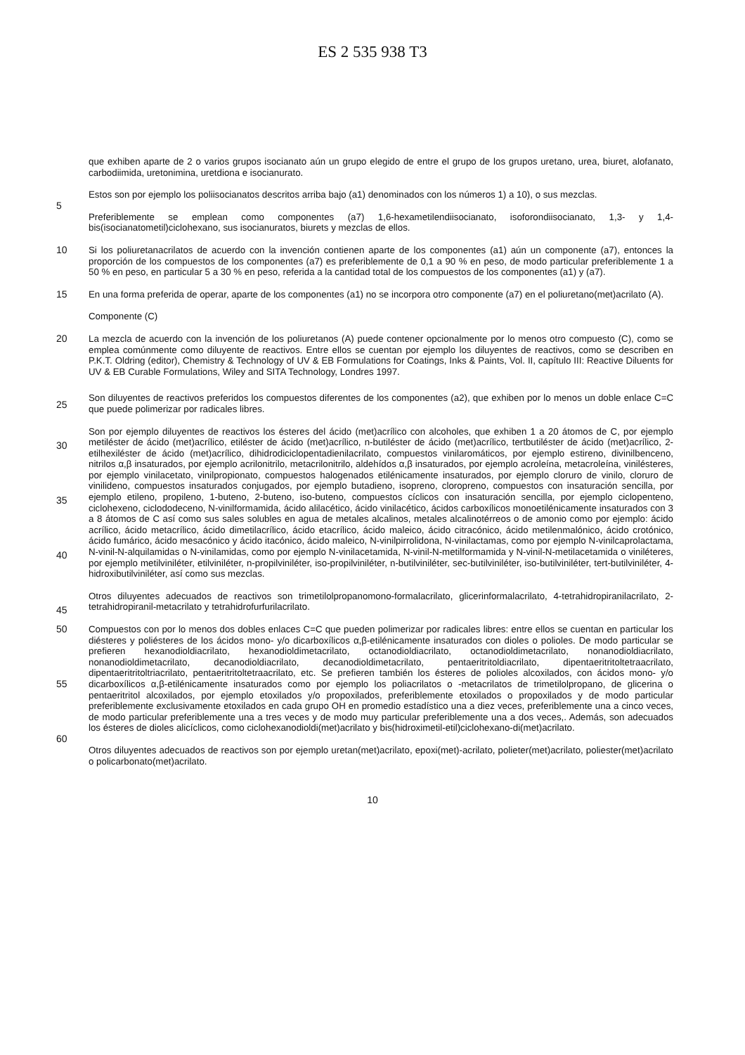ES 2 535 938 T3
que exhiben aparte de 2 o varios grupos isocianato aún un grupo elegido de entre el grupo de los grupos uretano, urea, biuret, alofanato, carbodiimida, uretonimina, uretdiona e isocianurato.
5
Estos son por ejemplo los poliisocianatos descritos arriba bajo (a1) denominados con los números 1) a 10), o sus mezclas.
Preferiblemente se emplean como componentes (a7) 1,6-hexametilendiisocianato, isoforondiisocianato, 1,3- y 1,4-bis(isocianatometil)ciclohexano, sus isocianuratos, biurets y mezclas de ellos.
10 Si los poliuretanacrilatos de acuerdo con la invención contienen aparte de los componentes (a1) aún un componente (a7), entonces la proporción de los compuestos de los componentes (a7) es preferiblemente de 0,1 a 90 % en peso, de modo particular preferiblemente 1 a 50 % en peso, en particular 5 a 30 % en peso, referida a la cantidad total de los compuestos de los componentes (a1) y (a7).
15 En una forma preferida de operar, aparte de los componentes (a1) no se incorpora otro componente (a7) en el poliuretano(met)acrilato (A).
Componente (C)
20
25
La mezcla de acuerdo con la invención de los poliuretanos (A) puede contener opcionalmente por lo menos otro compuesto (C), como se emplea comúnmente como diluyente de reactivos. Entre ellos se cuentan por ejemplo los diluyentes de reactivos, como se describen en P.K.T. Oldring (editor), Chemistry & Technology of UV & EB Formulations for Coatings, Inks & Paints, Vol. II, capítulo III: Reactive Diluents for UV & EB Curable Formulations, Wiley and SITA Technology, Londres 1997.
Son diluyentes de reactivos preferidos los compuestos diferentes de los componentes (a2), que exhiben por lo menos un doble enlace C=C que puede polimerizar por radicales libres.
30
35
40
45
Son por ejemplo diluyentes de reactivos los ésteres del ácido (met)acrílico con alcoholes, que exhiben 1 a 20 átomos de C, por ejemplo metiléster de ácido (met)acrílico, etiléster de ácido (met)acrílico, n-butiléster de ácido (met)acrílico, tertbutiléster de ácido (met)acrílico, 2-etilhexiléster de ácido (met)acrílico, dihidrodiciclopentadienilacrilato, compuestos vinilaromáticos, por ejemplo estireno, divinilbenceno, nitrilos α,β insaturados, por ejemplo acrilonitrilo, metacrilonitrilo, aldehídos α,β insaturados, por ejemplo acroleína, metacroleína, vinilésteres, por ejemplo vinilacetato, vinilpropionato, compuestos halogenados etilénicamente insaturados, por ejemplo cloruro de vinilo, cloruro de vinilideno, compuestos insaturados conjugados, por ejemplo butadieno, isopreno, cloropreno, compuestos con insaturación sencilla, por ejemplo etileno, propileno, 1-buteno, 2-buteno, iso-buteno, compuestos cíclicos con insaturación sencilla, por ejemplo ciclopenteno, ciclohexeno, ciclododeceno, N-vinilformamida, ácido alilacético, ácido vinilacético, ácidos carboxílicos monoetilénicamente insaturados con 3 a 8 átomos de C así como sus sales solubles en agua de metales alcalinos, metales alcalinotérreos o de amonio como por ejemplo: ácido acrílico, ácido metacrílico, ácido dimetilacrílico, ácido etacrílico, ácido maleico, ácido citracónico, ácido metilenmalónico, ácido crotónico, ácido fumárico, ácido mesacónico y ácido itacónico, ácido maleico, N-vinilpirrolidona, N-vinilactamas, como por ejemplo N-vinilcaprolactama, N-vinil-N-alquilamidas o N-vinilamidas, como por ejemplo N-vinilacetamida, N-vinil-N-metilformamida y N-vinil-N-metilacetamida o viniléteres, por ejemplo metilviniléter, etilviniléter, n-propilviniléter, iso-propilviniléter, n-butilviniléter, sec-butilviniléter, iso-butilviniléter, tert-butilviniléter, 4-hidroxibutilviniléter, así como sus mezclas.
Otros diluyentes adecuados de reactivos son trimetilolpropanomono-formalacrilato, glicerinformalacrilato, 4-tetrahidropiranilacrilato, 2-tetrahidropiranil-metacrilato y tetrahidrofurfurilacrilato.
50
55
60
Compuestos con por lo menos dos dobles enlaces C=C que pueden polimerizar por radicales libres: entre ellos se cuentan en particular los diésteres y poliésteres de los ácidos mono- y/o dicarboxílicos α,β-etilénicamente insaturados con dioles o polioles. De modo particular se prefieren hexanodioldiacrilato, hexanodioldimetacrilato, octanodioldiacrilato, octanodioldimetacrilato, nonanodioldiacrilato, nonanodioldimetacrilato, decanodioldiacrilato, decanodioldimetacrilato, pentaeritritoldiacrilato, dipentaeritritoltetraacrilato, dipentaeritritoltriacrilato, pentaeritritoltetraacrilato, etc. Se prefieren también los ésteres de polioles alcoxilados, con ácidos mono- y/o dicarboxílicos α,β-etilénicamente insaturados como por ejemplo los poliacrilatos o -metacrilatos de trimetilolpropano, de glicerina o pentaeritritol alcoxilados, por ejemplo etoxilados y/o propoxilados, preferiblemente etoxilados o propoxilados y de modo particular preferiblemente exclusivamente etoxilados en cada grupo OH en promedio estadístico una a diez veces, preferiblemente una a cinco veces, de modo particular preferiblemente una a tres veces y de modo muy particular preferiblemente una a dos veces,. Además, son adecuados los ésteres de dioles alicíclicos, como ciclohexanodioldi(met)acrilato y bis(hidroximetil-etil)ciclohexano-di(met)acrilato.
Otros diluyentes adecuados de reactivos son por ejemplo uretan(met)acrilato, epoxi(met)-acrilato, polieter(met)acrilato, poliester(met)acrilato o policarbonato(met)acrilato.
10